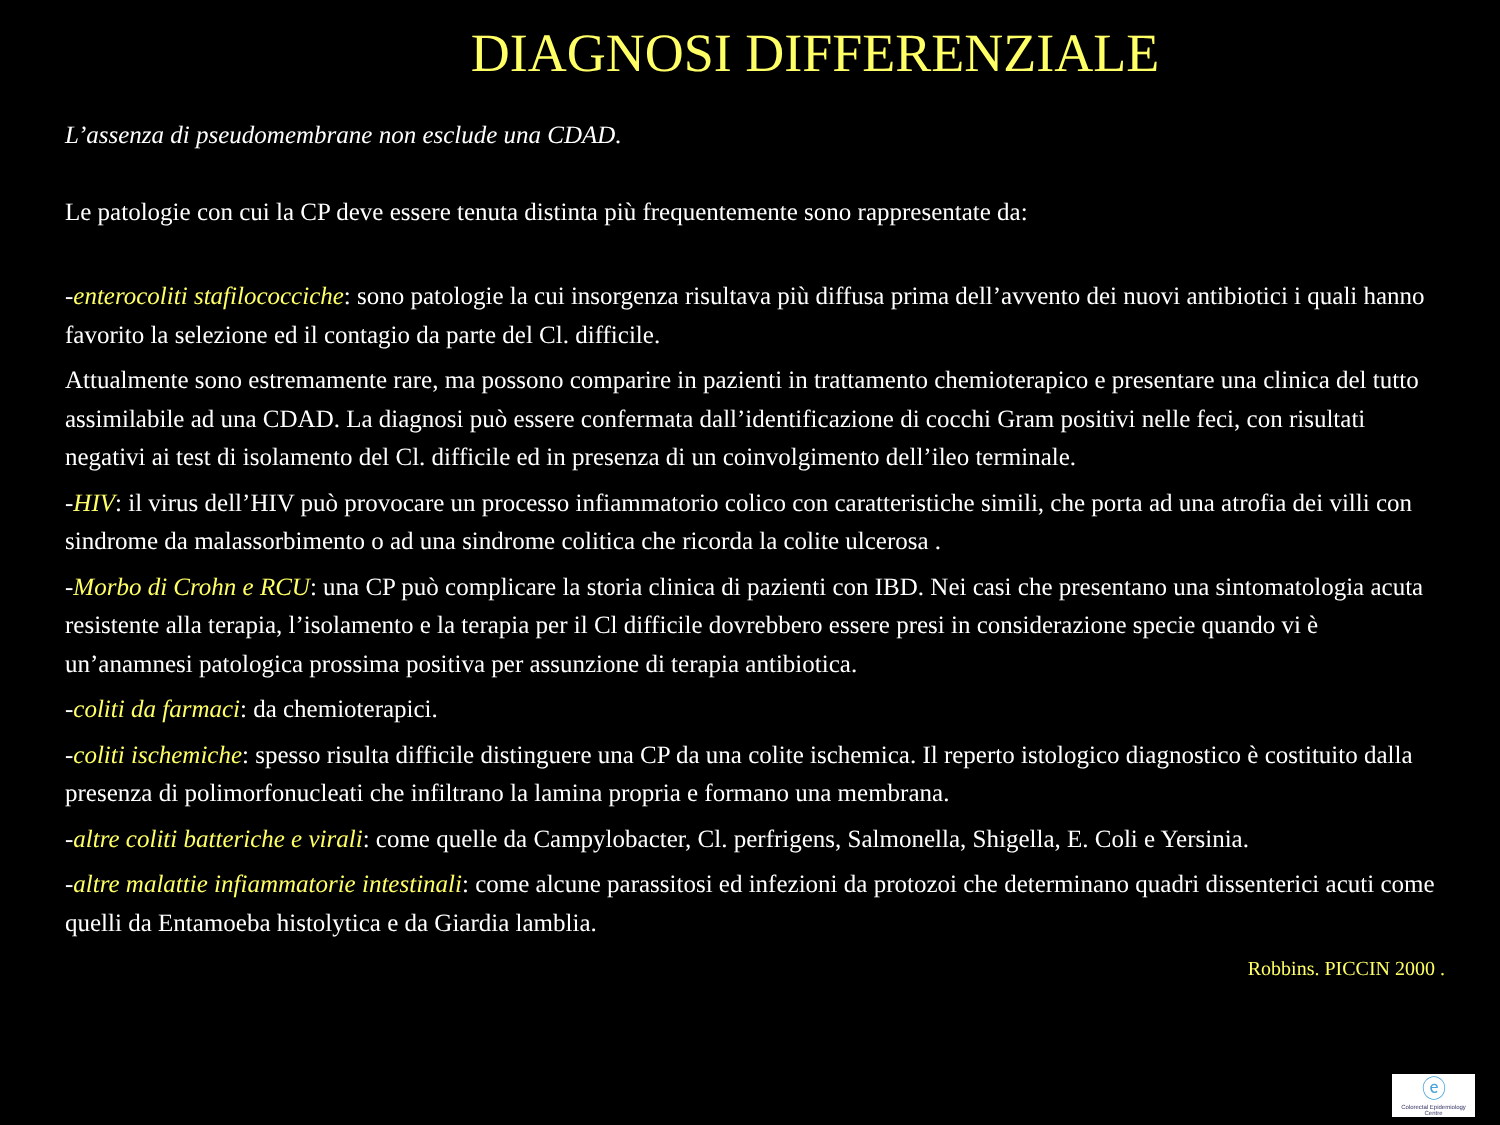DIAGNOSI DIFFERENZIALE
L’assenza di pseudomembrane non esclude una CDAD.
Le patologie con cui la CP deve essere tenuta distinta più frequentemente sono rappresentate da:
-enterocoliti stafilococciche: sono patologie la cui insorgenza risultava più diffusa prima dell’avvento dei nuovi antibiotici i quali hanno favorito la selezione ed il contagio da parte del Cl. difficile.
Attualmente sono estremamente rare, ma possono comparire in pazienti in trattamento chemioterapico e presentare una clinica del tutto assimilabile ad una CDAD. La diagnosi può essere confermata dall’identificazione di cocchi Gram positivi nelle feci, con risultati negativi ai test di isolamento del Cl. difficile ed in presenza di un coinvolgimento dell’ileo terminale.
-HIV: il virus dell’HIV può provocare un processo infiammatorio colico con caratteristiche simili, che porta ad una atrofia dei villi con sindrome da malassorbimento o ad una sindrome colitica che ricorda la colite ulcerosa .
-Morbo di Crohn e RCU: una CP può complicare la storia clinica di pazienti con IBD. Nei casi che presentano una sintomatologia acuta resistente alla terapia, l’isolamento e la terapia per il Cl difficile dovrebbero essere presi in considerazione specie quando vi è un’anamnesi patologica prossima positiva per assunzione di terapia antibiotica.
-coliti da farmaci: da chemioterapici.
-coliti ischemiche: spesso risulta difficile distinguere una CP da una colite ischemica. Il reperto istologico diagnostico è costituito dalla presenza di polimorfonucleati che infiltrano la lamina propria e formano una membrana.
-altre coliti batteriche e virali: come quelle da Campylobacter, Cl. perfrigens, Salmonella, Shigella, E. Coli e Yersinia.
-altre malattie infiammatorie intestinali: come alcune parassitosi ed infezioni da protozoi che determinano quadri dissenterici acuti come quelli da Entamoeba histolytica e da Giardia lamblia.
Robbins. PICCIN 2000 .
ⓔ
Colorectal Epidemiology Centre